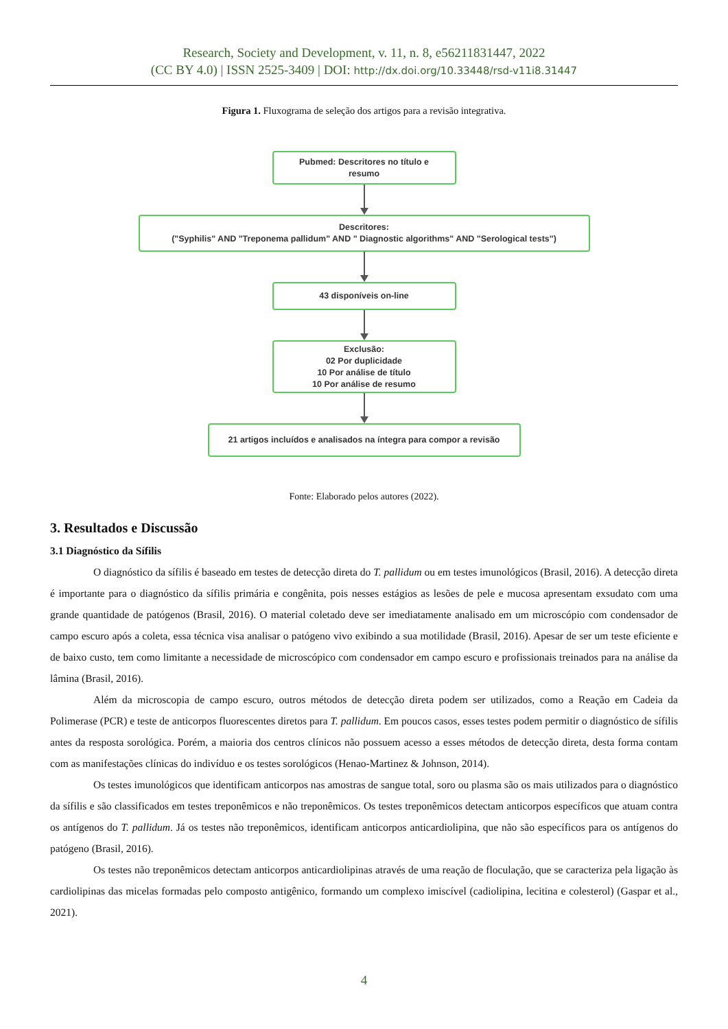Research, Society and Development, v. 11, n. 8, e56211831447, 2022
(CC BY 4.0) | ISSN 2525-3409 | DOI: http://dx.doi.org/10.33448/rsd-v11i8.31447
Figura 1. Fluxograma de seleção dos artigos para a revisão integrativa.
Pubmed: Descritores no título e
resumo
Descritores:
("Syphilis" AND "Treponema pallidum" AND " Diagnostic algorithms" AND "Serological tests")
43 disponíveis on-line
Exclusão:
02 Por duplicidade
10 Por análise de título
10 Por análise de resumo
21 artigos incluídos e analisados na íntegra para compor a revisão
Fonte: Elaborado pelos autores (2022).
3. Resultados e Discussão
3.1 Diagnóstico da Sífilis
O diagnóstico da sífilis é baseado em testes de detecção direta do T. pallidum ou em testes imunológicos (Brasil, 2016). A detecção direta é importante para o diagnóstico da sífilis primária e congênita, pois nesses estágios as lesões de pele e mucosa apresentam exsudato com uma grande quantidade de patógenos (Brasil, 2016). O material coletado deve ser imediatamente analisado em um microscópio com condensador de campo escuro após a coleta, essa técnica visa analisar o patógeno vivo exibindo a sua motilidade (Brasil, 2016). Apesar de ser um teste eficiente e de baixo custo, tem como limitante a necessidade de microscópico com condensador em campo escuro e profissionais treinados para na análise da lâmina (Brasil, 2016).
Além da microscopia de campo escuro, outros métodos de detecção direta podem ser utilizados, como a Reação em Cadeia da Polimerase (PCR) e teste de anticorpos fluorescentes diretos para T. pallidum. Em poucos casos, esses testes podem permitir o diagnóstico de sífilis antes da resposta sorológica. Porém, a maioria dos centros clínicos não possuem acesso a esses métodos de detecção direta, desta forma contam com as manifestações clínicas do indivíduo e os testes sorológicos (Henao-Martinez & Johnson, 2014).
Os testes imunológicos que identificam anticorpos nas amostras de sangue total, soro ou plasma são os mais utilizados para o diagnóstico da sífilis e são classificados em testes treponêmicos e não treponêmicos. Os testes treponêmicos detectam anticorpos específicos que atuam contra os antígenos do T. pallidum. Já os testes não treponêmicos, identificam anticorpos anticardiolipina, que não são específicos para os antígenos do patógeno (Brasil, 2016).
Os testes não treponêmicos detectam anticorpos anticardiolipinas através de uma reação de floculação, que se caracteriza pela ligação às cardiolipinas das micelas formadas pelo composto antigênico, formando um complexo imiscível (cadiolipina, lecitina e colesterol) (Gaspar et al., 2021).
4